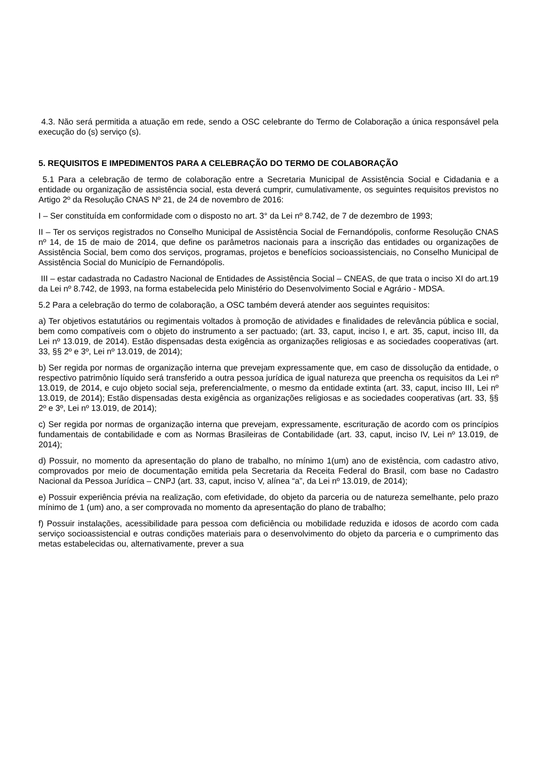4.3. Não será permitida a atuação em rede, sendo a OSC celebrante do Termo de Colaboração a única responsável pela execução do (s) serviço (s).
5. REQUISITOS E IMPEDIMENTOS PARA A CELEBRAÇÃO DO TERMO DE COLABORAÇÃO
5.1 Para a celebração de termo de colaboração entre a Secretaria Municipal de Assistência Social e Cidadania e a entidade ou organização de assistência social, esta deverá cumprir, cumulativamente, os seguintes requisitos previstos no Artigo 2º da Resolução CNAS Nº 21, de 24 de novembro de 2016:
I – Ser constituída em conformidade com o disposto no art. 3° da Lei nº 8.742, de 7 de dezembro de 1993;
II – Ter os serviços registrados no Conselho Municipal de Assistência Social de Fernandópolis, conforme Resolução CNAS nº 14, de 15 de maio de 2014, que define os parâmetros nacionais para a inscrição das entidades ou organizações de Assistência Social, bem como dos serviços, programas, projetos e benefícios socioassistenciais, no Conselho Municipal de Assistência Social do Município de Fernandópolis.
III – estar cadastrada no Cadastro Nacional de Entidades de Assistência Social – CNEAS, de que trata o inciso XI do art.19 da Lei nº 8.742, de 1993, na forma estabelecida pelo Ministério do Desenvolvimento Social e Agrário - MDSA.
5.2 Para a celebração do termo de colaboração, a OSC também deverá atender aos seguintes requisitos:
a) Ter objetivos estatutários ou regimentais voltados à promoção de atividades e finalidades de relevância pública e social, bem como compatíveis com o objeto do instrumento a ser pactuado; (art. 33, caput, inciso I, e art. 35, caput, inciso III, da Lei nº 13.019, de 2014). Estão dispensadas desta exigência as organizações religiosas e as sociedades cooperativas (art. 33, §§ 2º e 3º, Lei nº 13.019, de 2014);
b) Ser regida por normas de organização interna que prevejam expressamente que, em caso de dissolução da entidade, o respectivo patrimônio líquido será transferido a outra pessoa jurídica de igual natureza que preencha os requisitos da Lei nº 13.019, de 2014, e cujo objeto social seja, preferencialmente, o mesmo da entidade extinta (art. 33, caput, inciso III, Lei nº 13.019, de 2014); Estão dispensadas desta exigência as organizações religiosas e as sociedades cooperativas (art. 33, §§ 2º e 3º, Lei nº 13.019, de 2014);
c) Ser regida por normas de organização interna que prevejam, expressamente, escrituração de acordo com os princípios fundamentais de contabilidade e com as Normas Brasileiras de Contabilidade (art. 33, caput, inciso IV, Lei nº 13.019, de 2014);
d) Possuir, no momento da apresentação do plano de trabalho, no mínimo 1(um) ano de existência, com cadastro ativo, comprovados por meio de documentação emitida pela Secretaria da Receita Federal do Brasil, com base no Cadastro Nacional da Pessoa Jurídica – CNPJ (art. 33, caput, inciso V, alínea “a”, da Lei nº 13.019, de 2014);
e) Possuir experiência prévia na realização, com efetividade, do objeto da parceria ou de natureza semelhante, pelo prazo mínimo de 1 (um) ano, a ser comprovada no momento da apresentação do plano de trabalho;
f) Possuir instalações, acessibilidade para pessoa com deficiência ou mobilidade reduzida e idosos de acordo com cada serviço socioassistencial e outras condições materiais para o desenvolvimento do objeto da parceria e o cumprimento das metas estabelecidas ou, alternativamente, prever a sua